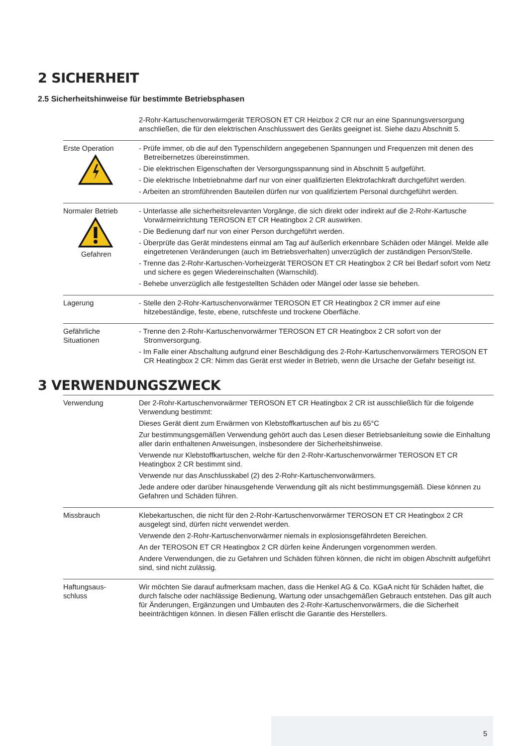2 SICHERHEIT
2.5 Sicherheitshinweise für bestimmte Betriebsphasen
| | 2-Rohr-Kartuschenvorwärmgerät TEROSON ET CR Heizbox 2 CR nur an eine Spannungsversorgung anschließen, die für den elektrischen Anschlusswert des Geräts geeignet ist. Siehe dazu Abschnitt 5. |
| Erste Operation | - Prüfe immer, ob die auf den Typenschildern angegebenen Spannungen und Frequenzen mit denen des Betreibernetzes übereinstimmen. - Die elektrischen Eigenschaften der Versorgungsspannung sind in Abschnitt 5 aufgeführt. - Die elektrische Inbetriebnahme darf nur von einer qualifizierten Elektrofachkraft durchgeführt werden. - Arbeiten an stromführenden Bauteilen dürfen nur von qualifiziertem Personal durchgeführt werden. |
| Normaler Betrieb Gefahren | - Unterlasse alle sicherheitsrelevanten Vorgänge, die sich direkt oder indirekt auf die 2-Rohr-Kartusche Vorwärmeinrichtung TEROSON ET CR Heatingbox 2 CR auswirken. - Die Bedienung darf nur von einer Person durchgeführt werden. - Überprüfe das Gerät mindestens einmal am Tag auf äußerlich erkennbare Schäden oder Mängel. Melde alle eingetretenen Veränderungen (auch im Betriebsverhalten) unverzüglich der zuständigen Person/Stelle. - Trenne das 2-Rohr-Kartuschen-Vorheizgerät TEROSON ET CR Heatingbox 2 CR bei Bedarf sofort vom Netz und sichere es gegen Wiedereinschalten (Warnschild). - Behebe unverzüglich alle festgestellten Schäden oder Mängel oder lasse sie beheben. |
| Lagerung | - Stelle den 2-Rohr-Kartuschenvorwärmer TEROSON ET CR Heatingbox 2 CR immer auf eine hitzebeständige, feste, ebene, rutschfeste und trockene Oberfläche. |
| Gefährliche Situationen | - Trenne den 2-Rohr-Kartuschenvorwärmer TEROSON ET CR Heatingbox 2 CR sofort von der Stromversorgung. - Im Falle einer Abschaltung aufgrund einer Beschädigung des 2-Rohr-Kartuschenvorwärmers TEROSON ET CR Heatingbox 2 CR: Nimm das Gerät erst wieder in Betrieb, wenn die Ursache der Gefahr beseitigt ist. |
3 VERWENDUNGSZWECK
| Verwendung | Der 2-Rohr-Kartuschenvorwärmer TEROSON ET CR Heatingbox 2 CR ist ausschließlich für die folgende Verwendung bestimmt: Dieses Gerät dient zum Erwärmen von Klebstoffkartuschen auf bis zu 65°C Zur bestimmungsgemäßen Verwendung gehört auch das Lesen dieser Betriebsanleitung sowie die Einhaltung aller darin enthaltenen Anweisungen, insbesondere der Sicherheitshinweise. Verwende nur Klebstoffkartuschen, welche für den 2-Rohr-Kartuschenvorwärmer TEROSON ET CR Heatingbox 2 CR bestimmt sind. Verwende nur das Anschlusskabel (2) des 2-Rohr-Kartuschenvorwärmers. Jede andere oder darüber hinausgehende Verwendung gilt als nicht bestimmungsgemäß. Diese können zu Gefahren und Schäden führen. |
| Missbrauch | Klebekartuschen, die nicht für den 2-Rohr-Kartuschenvorwärmer TEROSON ET CR Heatingbox 2 CR ausgelegt sind, dürfen nicht verwendet werden. Verwende den 2-Rohr-Kartuschenvorwärmer niemals in explosionsgefährdeten Bereichen. An der TEROSON ET CR Heatingbox 2 CR dürfen keine Änderungen vorgenommen werden. Andere Verwendungen, die zu Gefahren und Schäden führen können, die nicht im obigen Abschnitt aufgeführt sind, sind nicht zulässig. |
| Haftungsaus- schluss | Wir möchten Sie darauf aufmerksam machen, dass die Henkel AG & Co. KGaA nicht für Schäden haftet, die durch falsche oder nachlässige Bedienung, Wartung oder unsachgemäßen Gebrauch entstehen. Das gilt auch für Änderungen, Ergänzungen und Umbauten des 2-Rohr-Kartuschenvorwärmers, die die Sicherheit beeinträchtigen können. In diesen Fällen erlischt die Garantie des Herstellers. |
5